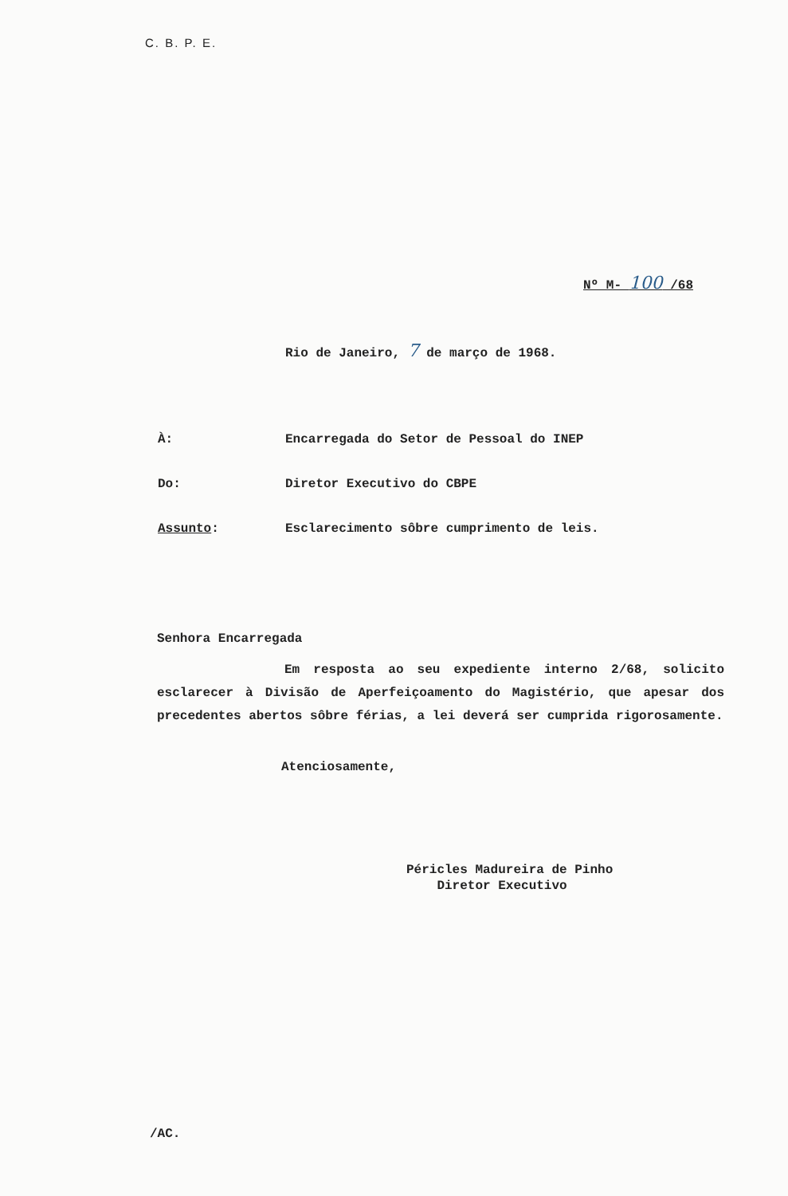C. B. P. E.
Nº M- 100 /68
Rio de Janeiro, 7 de março de 1968.
À: Encarregada do Setor de Pessoal do INEP
Do: Diretor Executivo do CBPE
Assunto: Esclarecimento sôbre cumprimento de leis.
Senhora Encarregada
Em resposta ao seu expediente interno 2/68, solicito esclarecer à Divisão de Aperfeiçoamento do Magistério, que apesar dos precedentes abertos sôbre férias, a lei deverá ser cumprida rigorosamente.
Atenciosamente,
Péricles Madureira de Pinho
Diretor Executivo
/AC.